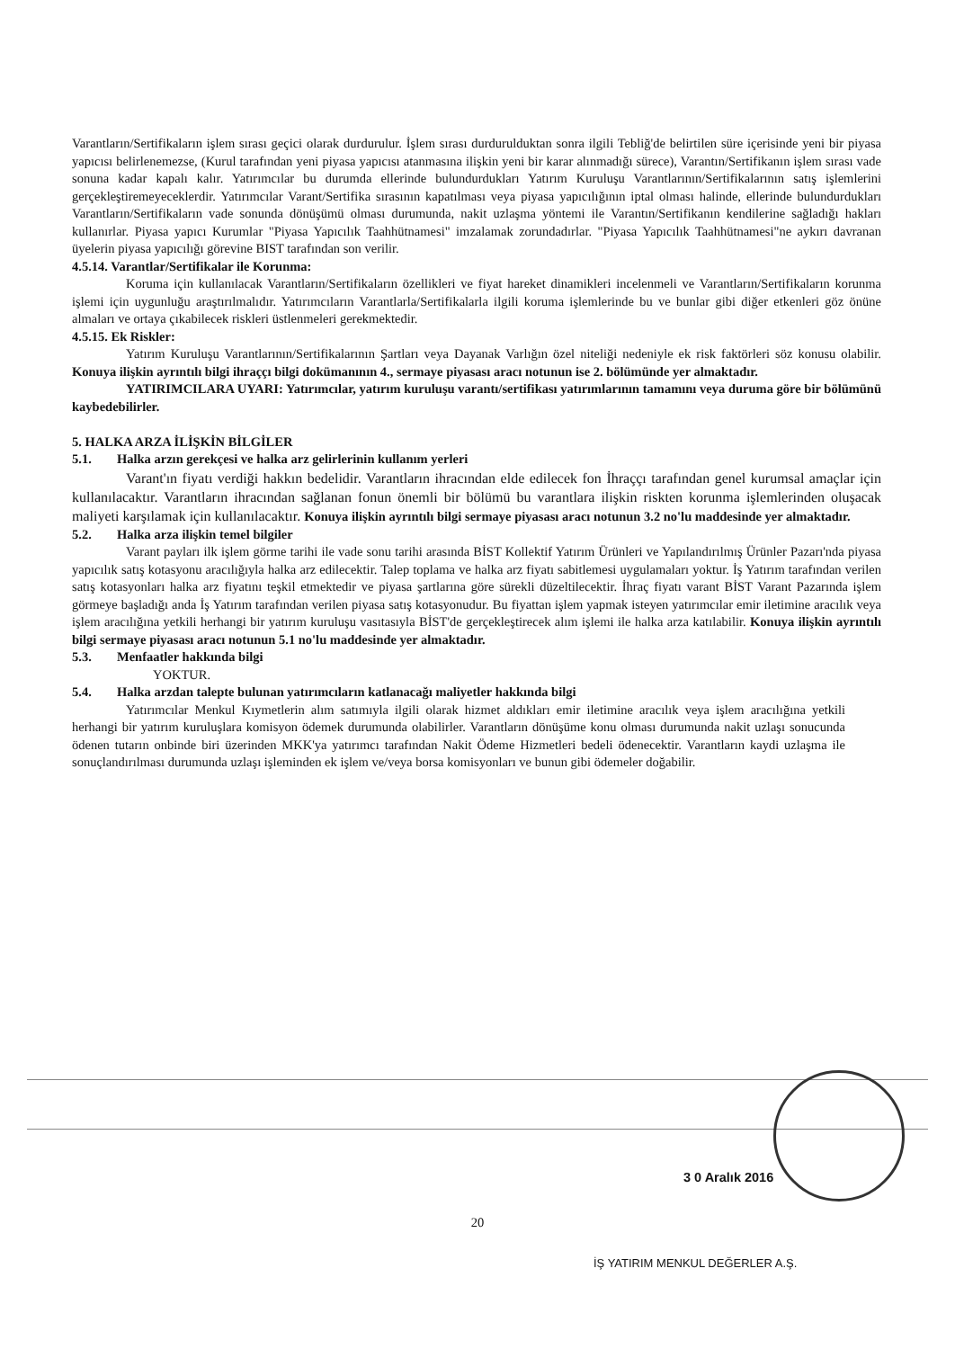Varantların/Sertifikaların işlem sırası geçici olarak durdurulur. İşlem sırası durdurulduktan sonra ilgili Tebliğ'de belirtilen süre içerisinde yeni bir piyasa yapıcısı belirlenemezse, (Kurul tarafından yeni piyasa yapıcısı atanmasına ilişkin yeni bir karar alınmadığı sürece), Varantın/Sertifikanın işlem sırası vade sonuna kadar kapalı kalır. Yatırımcılar bu durumda ellerinde bulundurdukları Yatırım Kuruluşu Varantlarının/Sertifikalarının satış işlemlerini gerçekleştiremeyeceklerdir. Yatırımcılar Varant/Sertifika sırasının kapatılması veya piyasa yapıcılığının iptal olması halinde, ellerinde bulundurdukları Varantların/Sertifikaların vade sonunda dönüşümü olması durumunda, nakit uzlaşma yöntemi ile Varantın/Sertifikanın kendilerine sağladığı hakları kullanırlar. Piyasa yapıcı Kurumlar "Piyasa Yapıcılık Taahhütnamesi" imzalamak zorundadırlar. "Piyasa Yapıcılık Taahhütnamesi"ne aykırı davranan üyelerin piyasa yapıcılığı görevine BIST tarafından son verilir.
4.5.14. Varantlar/Sertifikalar ile Korunma:
Koruma için kullanılacak Varantların/Sertifikaların özellikleri ve fiyat hareket dinamikleri incelenmeli ve Varantların/Sertifikaların korunma işlemi için uygunluğu araştırılmalıdır. Yatırımcıların Varantlarla/Sertifikalarla ilgili koruma işlemlerinde bu ve bunlar gibi diğer etkenleri göz önüne almaları ve ortaya çıkabilecek riskleri üstlenmeleri gerekmektedir.
4.5.15. Ek Riskler:
Yatırım Kuruluşu Varantlarının/Sertifikalarının Şartları veya Dayanak Varlığın özel niteliği nedeniyle ek risk faktörleri söz konusu olabilir. Konuya ilişkin ayrıntılı bilgi ihraççı bilgi dokümanının 4., sermaye piyasası aracı notunun ise 2. bölümünde yer almaktadır.
YATIRIMCILARA UYARI: Yatırımcılar, yatırım kuruluşu varantı/sertifikası yatırımlarının tamamını veya duruma göre bir bölümünü kaybedebilirler.
5. HALKA ARZA İLİŞKİN BİLGİLER
5.1. Halka arzın gerekçesi ve halka arz gelirlerinin kullanım yerleri
Varant'ın fiyatı verdiği hakkın bedelidir. Varantların ihracından elde edilecek fon İhraççı tarafından genel kurumsal amaçlar için kullanılacaktır. Varantların ihracından sağlanan fonun önemli bir bölümü bu varantlara ilişkin riskten korunma işlemlerinden oluşacak maliyeti karşılamak için kullanılacaktır. Konuya ilişkin ayrıntılı bilgi sermaye piyasası aracı notunun 3.2 no'lu maddesinde yer almaktadır.
5.2. Halka arza ilişkin temel bilgiler
Varant payları ilk işlem görme tarihi ile vade sonu tarihi arasında BİST Kollektif Yatırım Ürünleri ve Yapılandırılmış Ürünler Pazarı'nda piyasa yapıcılık satış kotasyonu aracılığıyla halka arz edilecektir. Talep toplama ve halka arz fiyatı sabitlemesi uygulamaları yoktur. İş Yatırım tarafından verilen satış kotasyonları halka arz fiyatını teşkil etmektedir ve piyasa şartlarına göre sürekli düzeltilecektir. İhraç fiyatı varant BİST Varant Pazarında işlem görmeye başladığı anda İş Yatırım tarafından verilen piyasa satış kotasyonudur. Bu fiyattan işlem yapmak isteyen yatırımcılar emir iletimine aracılık veya işlem aracılığına yetkili herhangi bir yatırım kuruluşu vasıtasıyla BİST'de gerçekleştirecek alım işlemi ile halka arza katılabilir. Konuya ilişkin ayrıntılı bilgi sermaye piyasası aracı notunun 5.1 no'lu maddesinde yer almaktadır.
5.3. Menfaatler hakkında bilgi
YOKTUR.
5.4. Halka arzdan talepte bulunan yatırımcıların katlanacağı maliyetler hakkında bilgi
Yatırımcılar Menkul Kıymetlerin alım satımıyla ilgili olarak hizmet aldıkları emir iletimine aracılık veya işlem aracılığına yetkili herhangi bir yatırım kuruluşlara komisyon ödemek durumunda olabilirler. Varantların dönüşüme konu olması durumunda nakit uzlaşı sonucunda ödenen tutarın onbinde biri üzerinden MKK'ya yatırımcı tarafından Nakit Ödeme Hizmetleri bedeli ödenecektir. Varantların kaydi uzlaşma ile sonuçlandırılması durumunda uzlaşı işleminden ek işlem ve/veya borsa komisyonları ve bunun gibi ödemeler doğabilir.
3 0 Aralık 2016
20
İŞ YATIRIM MENKUL DEĞERLER A.Ş.